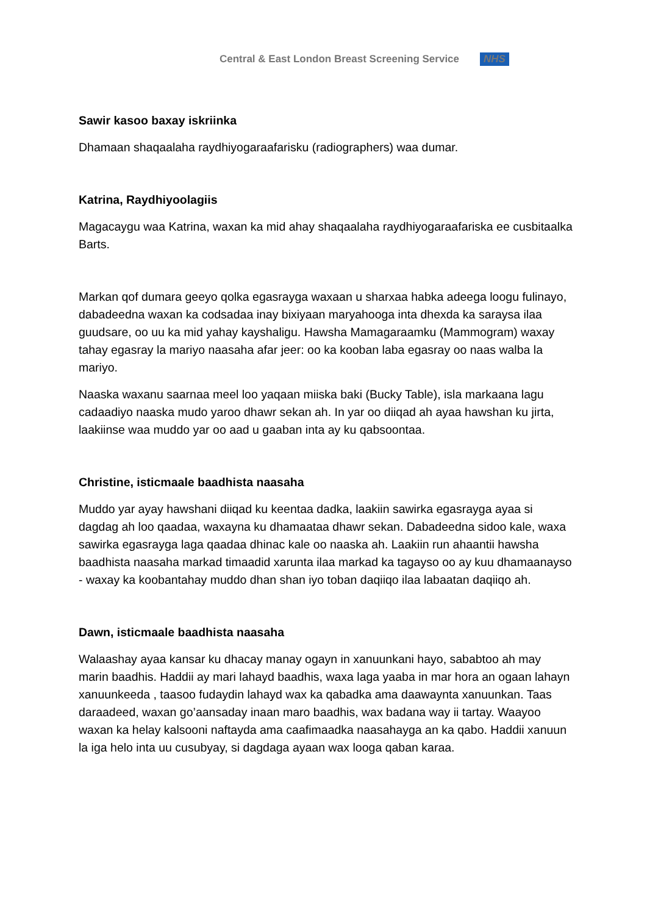Central & East London Breast Screening Service NHS
Sawir kasoo baxay iskriinka
Dhamaan shaqaalaha raydhiyogaraafarisku (radiographers) waa dumar.
Katrina, Raydhiyoolagiis
Magacaygu waa Katrina, waxan ka mid ahay shaqaalaha raydhiyogaraafariska ee cusbitaalka Barts.
Markan qof dumara geeyo qolka egasrayga waxaan u sharxaa habka adeega loogu fulinayo, dabadeedna waxan ka codsadaa inay bixiyaan maryahooga inta dhexda ka saraysa ilaa guudsare, oo uu ka mid yahay kayshaligu. Hawsha Mamagaraamku (Mammogram) waxay tahay egasray la mariyo naasaha afar jeer: oo ka kooban laba egasray oo naas walba la mariyo.
Naaska waxanu saarnaa meel loo yaqaan miiska baki (Bucky Table), isla markaana lagu cadaadiyo naaska mudo yaroo dhawr sekan ah. In yar oo diiqad ah ayaa hawshan ku jirta, laakiinse waa muddo yar oo aad u gaaban inta ay ku qabsoontaa.
Christine, isticmaale baadhista naasaha
Muddo yar ayay hawshani diiqad ku keentaa dadka, laakiin sawirka egasrayga ayaa si dagdag ah loo qaadaa, waxayna ku dhamaataa dhawr sekan. Dabadeedna sidoo kale, waxa sawirka egasrayga laga qaadaa dhinac kale oo naaska ah. Laakiin run ahaantii hawsha baadhista naasaha markad timaadid xarunta ilaa markad ka tagayso oo ay kuu dhamaanayso - waxay ka koobantahay muddo dhan shan iyo toban daqiiqo ilaa labaatan daqiiqo ah.
Dawn, isticmaale baadhista naasaha
Walaashay ayaa kansar ku dhacay manay ogayn in xanuunkani hayo, sababtoo ah may marin baadhis. Haddii ay mari lahayd baadhis, waxa laga yaaba in mar hora an ogaan lahayn xanuunkeeda , taasoo fudaydin lahayd wax ka qabadka ama daawaynta xanuunkan. Taas daraadeed, waxan go’aansaday inaan maro baadhis, wax badana way ii tartay. Waayoo waxan ka helay kalsooni naftayda ama caafimaadka naasahayga an ka qabo. Haddii xanuun la iga helo inta uu cusubyay, si dagdaga ayaan wax looga qaban karaa.